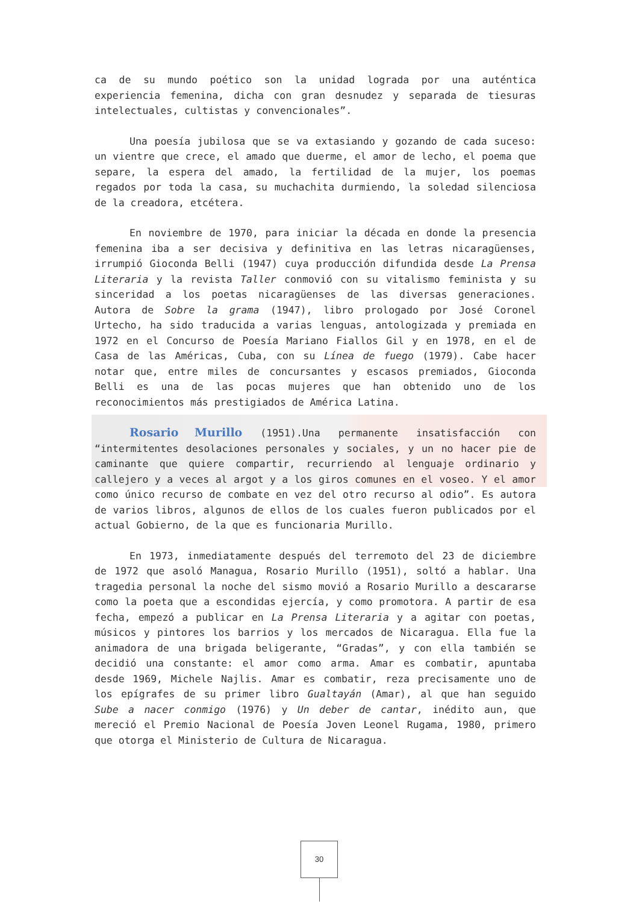ca de su mundo poético son la unidad lograda por una auténtica experiencia femenina, dicha con gran desnudez y separada de tiesuras intelectuales, cultistas y convencionales”.
Una poesía jubilosa que se va extasiando y gozando de cada suceso: un vientre que crece, el amado que duerme, el amor de lecho, el poema que separe, la espera del amado, la fertilidad de la mujer, los poemas regados por toda la casa, su muchachita durmiendo, la soledad silenciosa de la creadora, etcétera.
En noviembre de 1970, para iniciar la década en donde la presencia femenina iba a ser decisiva y definitiva en las letras nicaragüenses, irrumpió Gioconda Belli (1947) cuya producción difundida desde La Prensa Literaria y la revista Taller conmovió con su vitalismo feminista y su sinceridad a los poetas nicaragüenses de las diversas generaciones. Autora de Sobre la grama (1947), libro prologado por José Coronel Urtecho, ha sido traducida a varias lenguas, antologizada y premiada en 1972 en el Concurso de Poesía Mariano Fiallos Gil y en 1978, en el de Casa de las Américas, Cuba, con su Línea de fuego (1979). Cabe hacer notar que, entre miles de concursantes y escasos premiados, Gioconda Belli es una de las pocas mujeres que han obtenido uno de los reconocimientos más prestigiados de América Latina.
Rosario Murillo (1951).Una permanente insatisfacción con “intermitentes desolaciones personales y sociales, y un no hacer pie de caminante que quiere compartir, recurriendo al lenguaje ordinario y callejero y a veces al argot y a los giros comunes en el voseo. Y el amor como único recurso de combate en vez del otro recurso al odio”. Es autora de varios libros, algunos de ellos de los cuales fueron publicados por el actual Gobierno, de la que es funcionaria Murillo.
En 1973, inmediatamente después del terremoto del 23 de diciembre de 1972 que asoló Managua, Rosario Murillo (1951), soltó a hablar. Una tragedia personal la noche del sismo movió a Rosario Murillo a descararse como la poeta que a escondidas ejercía, y como promotora. A partir de esa fecha, empezó a publicar en La Prensa Literaria y a agitar con poetas, músicos y pintores los barrios y los mercados de Nicaragua. Ella fue la animadora de una brigada beligerante, “Gradas”, y con ella también se decidió una constante: el amor como arma. Amar es combatir, apuntaba desde 1969, Michele Najlis. Amar es combatir, reza precisamente uno de los epígrafes de su primer libro Gualtayán (Amar), al que han seguido Sube a nacer conmigo (1976) y Un deber de cantar, inédito aun, que mereció el Premio Nacional de Poesía Joven Leonel Rugama, 1980, primero que otorga el Ministerio de Cultura de Nicaragua.
30